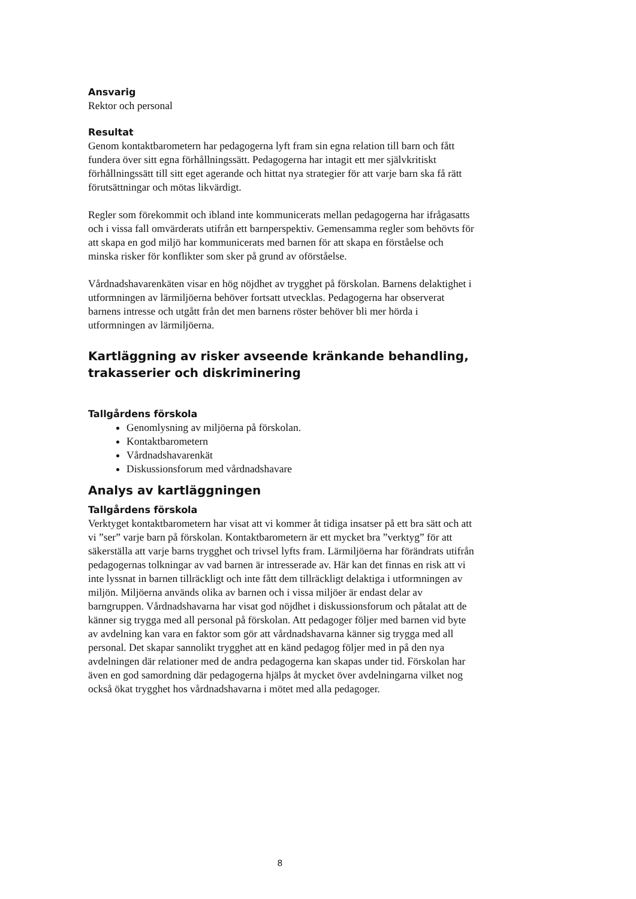Ansvarig
Rektor och personal
Resultat
Genom kontaktbarometern har pedagogerna lyft fram sin egna relation till barn och fått fundera över sitt egna förhållningssätt. Pedagogerna har intagit ett mer självkritiskt förhållningssätt till sitt eget agerande och hittat nya strategier för att varje barn ska få rätt förutsättningar och mötas likvärdigt.
Regler som förekommit och ibland inte kommunicerats mellan pedagogerna har ifrågasatts och i vissa fall omvärderats utifrån ett barnperspektiv. Gemensamma regler som behövts för att skapa en god miljö har kommunicerats med barnen för att skapa en förståelse och minska risker för konflikter som sker på grund av oförståelse.
Vårdnadshavarenkäten visar en hög nöjdhet av trygghet på förskolan. Barnens delaktighet i utformningen av lärmiljöerna behöver fortsatt utvecklas. Pedagogerna har observerat barnens intresse och utgått från det men barnens röster behöver bli mer hörda i utformningen av lärmiljöerna.
Kartläggning av risker avseende kränkande behandling, trakasserier och diskriminering
Tallgårdens förskola
Genomlysning av miljöerna på förskolan.
Kontaktbarometern
Vårdnadshavarenkät
Diskussionsforum med vårdnadshavare
Analys av kartläggningen
Tallgårdens förskola
Verktyget kontaktbarometern har visat att vi kommer åt tidiga insatser på ett bra sätt och att vi ”ser” varje barn på förskolan. Kontaktbarometern är ett mycket bra ”verktyg” för att säkerställa att varje barns trygghet och trivsel lyfts fram. Lärmiljöerna har förändrats utifrån pedagogernas tolkningar av vad barnen är intresserade av. Här kan det finnas en risk att vi inte lyssnat in barnen tillräckligt och inte fått dem tillräckligt delaktiga i utformningen av miljön. Miljöerna används olika av barnen och i vissa miljöer är endast delar av barngruppen. Vårdnadshavarna har visat god nöjdhet i diskussionsforum och påtalat att de känner sig trygga med all personal på förskolan. Att pedagoger följer med barnen vid byte av avdelning kan vara en faktor som gör att vårdnadshavarna känner sig trygga med all personal. Det skapar sannolikt trygghet att en känd pedagog följer med in på den nya avdelningen där relationer med de andra pedagogerna kan skapas under tid. Förskolan har även en god samordning där pedagogerna hjälps åt mycket över avdelningarna vilket nog också ökat trygghet hos vårdnadshavarna i mötet med alla pedagoger.
8